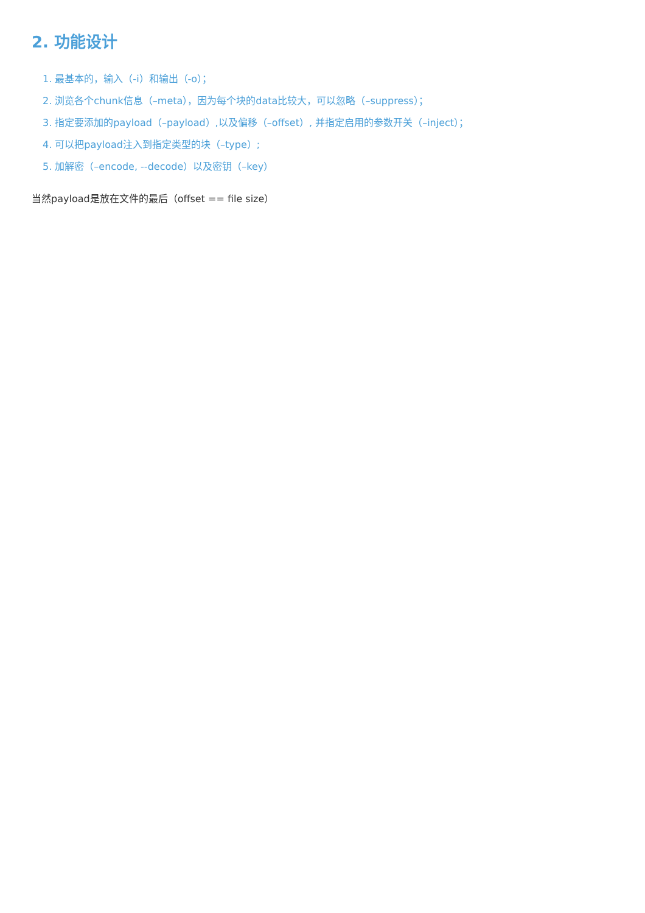2. 功能设计
1. 最基本的，输入（-i）和输出（-o）；
2. 浏览各个chunk信息（–meta），因为每个块的data比较大，可以忽略（–suppress）；
3. 指定要添加的payload（–payload）,以及偏移（–offset）, 并指定启用的参数开关（–inject）；
4. 可以把payload注入到指定类型的块（–type）;
5. 加解密（–encode, --decode）以及密钥（–key）
当然payload是放在文件的最后（offset == file size）